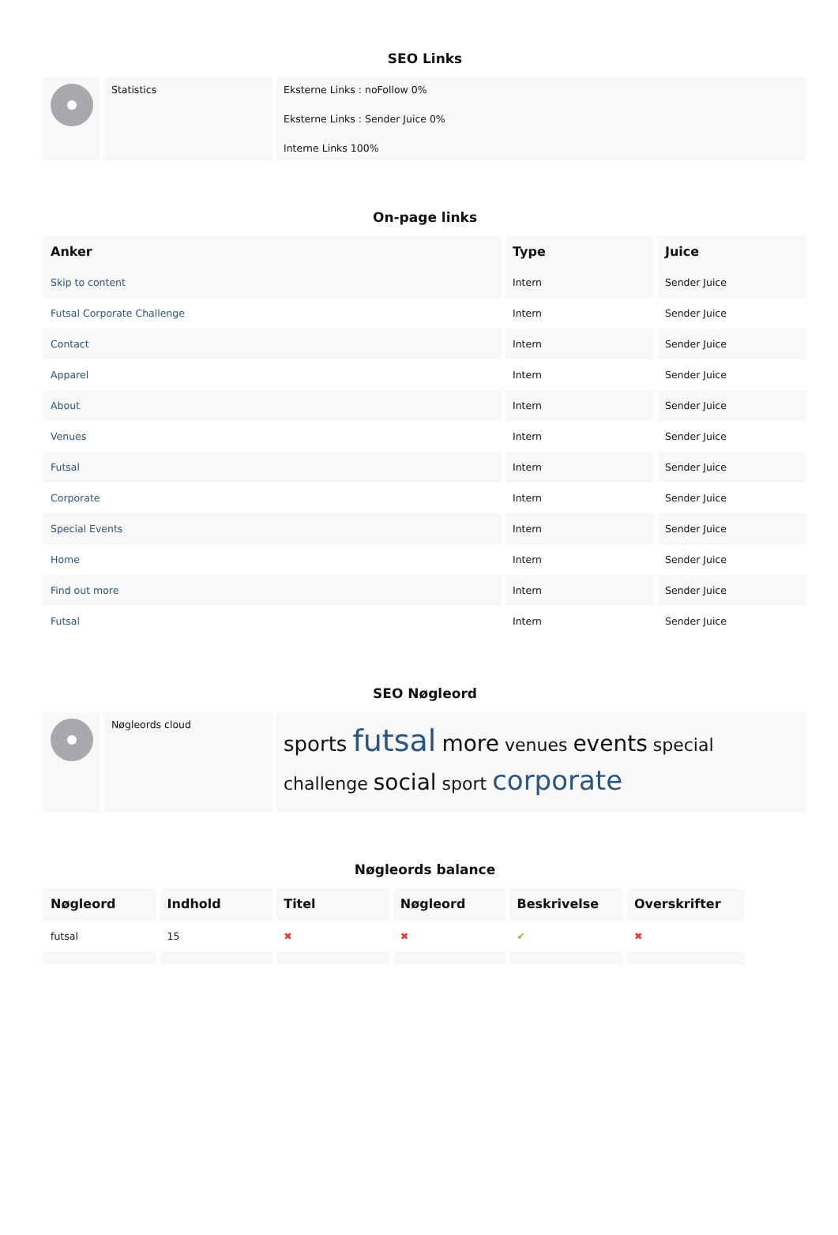SEO Links
| | Statistics | Eksterne Links : noFollow 0% Eksterne Links : Sender Juice 0% Interne Links 100% |
On-page links
| Anker | Type | Juice |
| --- | --- | --- |
| Skip to content | Intern | Sender Juice |
| Futsal Corporate Challenge | Intern | Sender Juice |
| Contact | Intern | Sender Juice |
| Apparel | Intern | Sender Juice |
| About | Intern | Sender Juice |
| Venues | Intern | Sender Juice |
| Futsal | Intern | Sender Juice |
| Corporate | Intern | Sender Juice |
| Special Events | Intern | Sender Juice |
| Home | Intern | Sender Juice |
| Find out more | Intern | Sender Juice |
| Futsal | Intern | Sender Juice |
SEO Nøgleord
| | Nøgleords cloud | sports futsal more venues events special challenge social sport corporate |
Nøgleords balance
| Nøgleord | Indhold | Titel | Nøgleord | Beskrivelse | Overskrifter |
| --- | --- | --- | --- | --- | --- |
| futsal | 15 | ✖ | ✖ | ✔ | ✖ |